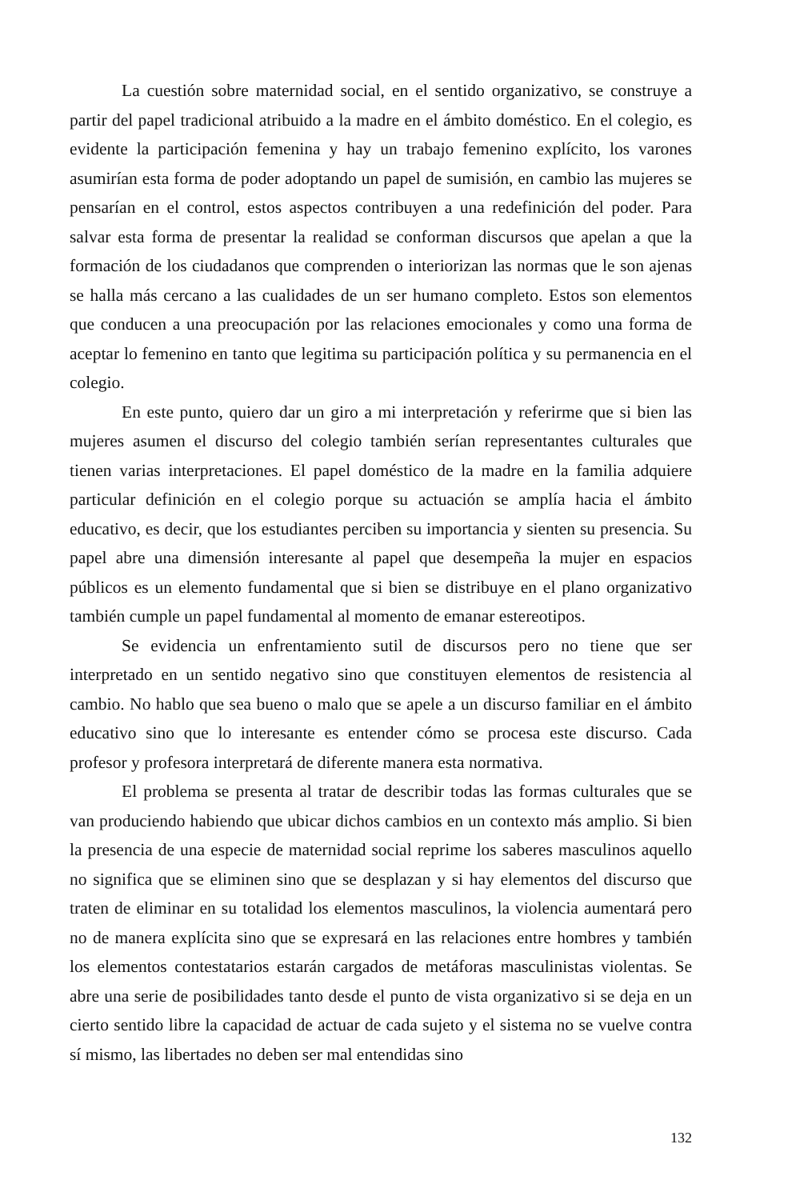La cuestión sobre maternidad social, en el sentido organizativo, se construye a partir del papel tradicional atribuido a la madre en el ámbito doméstico. En el colegio, es evidente la participación femenina y hay un trabajo femenino explícito, los varones asumirían esta forma de poder adoptando un papel de sumisión, en cambio las mujeres se pensarían en el control, estos aspectos contribuyen a una redefinición del poder. Para salvar esta forma de presentar la realidad se conforman discursos que apelan a que la formación de los ciudadanos que comprenden o interiorizan las normas que le son ajenas se halla más cercano a las cualidades de un ser humano completo. Estos son elementos que conducen a una preocupación por las relaciones emocionales y como una forma de aceptar lo femenino en tanto que legitima su participación política y su permanencia en el colegio.
En este punto, quiero dar un giro a mi interpretación y referirme que si bien las mujeres asumen el discurso del colegio también serían representantes culturales que tienen varias interpretaciones. El papel doméstico de la madre en la familia adquiere particular definición en el colegio porque su actuación se amplía hacia el ámbito educativo, es decir, que los estudiantes perciben su importancia y sienten su presencia. Su papel abre una dimensión interesante al papel que desempeña la mujer en espacios públicos es un elemento fundamental que si bien se distribuye en el plano organizativo también cumple un papel fundamental al momento de emanar estereotipos.
Se evidencia un enfrentamiento sutil de discursos pero no tiene que ser interpretado en un sentido negativo sino que constituyen elementos de resistencia al cambio. No hablo que sea bueno o malo que se apele a un discurso familiar en el ámbito educativo sino que lo interesante es entender cómo se procesa este discurso. Cada profesor y profesora interpretará de diferente manera esta normativa.
El problema se presenta al tratar de describir todas las formas culturales que se van produciendo habiendo que ubicar dichos cambios en un contexto más amplio. Si bien la presencia de una especie de maternidad social reprime los saberes masculinos aquello no significa que se eliminen sino que se desplazan y si hay elementos del discurso que traten de eliminar en su totalidad los elementos masculinos, la violencia aumentará pero no de manera explícita sino que se expresará en las relaciones entre hombres y también los elementos contestatarios estarán cargados de metáforas masculinistas violentas. Se abre una serie de posibilidades tanto desde el punto de vista organizativo si se deja en un cierto sentido libre la capacidad de actuar de cada sujeto y el sistema no se vuelve contra sí mismo, las libertades no deben ser mal entendidas sino
132